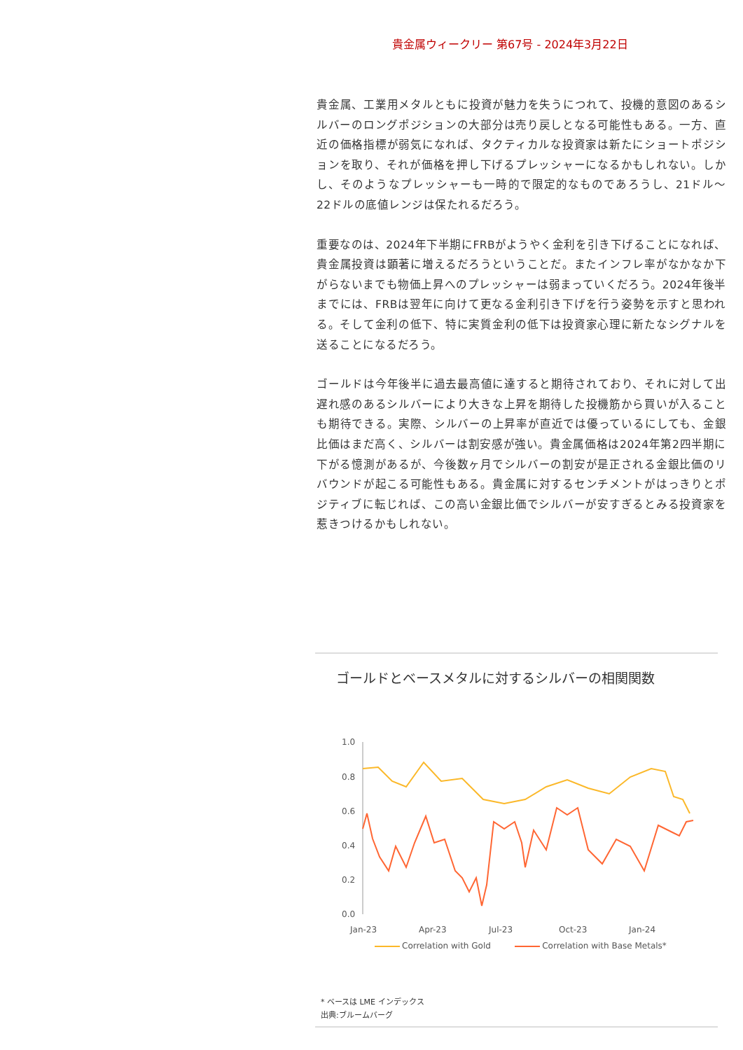貴金属ウィークリー 第67号 - 2024年3月22日
貴金属、工業用メタルともに投資が魅力を失うにつれて、投機的意図のあるシルバーのロングポジションの大部分は売り戻しとなる可能性もある。一方、直近の価格指標が弱気になれば、タクティカルな投資家は新たにショートポジションを取り、それが価格を押し下げるプレッシャーになるかもしれない。しかし、そのようなプレッシャーも一時的で限定的なものであろうし、21ドル～22ドルの底値レンジは保たれるだろう。
重要なのは、2024年下半期にFRBがようやく金利を引き下げることになれば、貴金属投資は顕著に増えるだろうということだ。またインフレ率がなかなか下がらないまでも物価上昇へのプレッシャーは弱まっていくだろう。2024年後半までには、FRBは翌年に向けて更なる金利引き下げを行う姿勢を示すと思われる。そして金利の低下、特に実質金利の低下は投資家心理に新たなシグナルを送ることになるだろう。
ゴールドは今年後半に過去最高値に達すると期待されており、それに対して出遅れ感のあるシルバーにより大きな上昇を期待した投機筋から買いが入ることも期待できる。実際、シルバーの上昇率が直近では優っているにしても、金銀比価はまだ高く、シルバーは割安感が強い。貴金属価格は2024年第2四半期に下がる憶測があるが、今後数ヶ月でシルバーの割安が是正される金銀比価のリバウンドが起こる可能性もある。貴金属に対するセンチメントがはっきりとポジティブに転じれば、この高い金銀比価でシルバーが安すぎるとみる投資家を惹きつけるかもしれない。
ゴールドとベースメタルに対するシルバーの相関関数
1.0
0.8
0.6
0.4
0.2
0.0
Jan-23
Apr-23
Jul-23
Oct-23
Jan-24
Correlation with Gold Correlation with Base Metals*
* ベースは LME インデックス
出典:ブルームバーグ